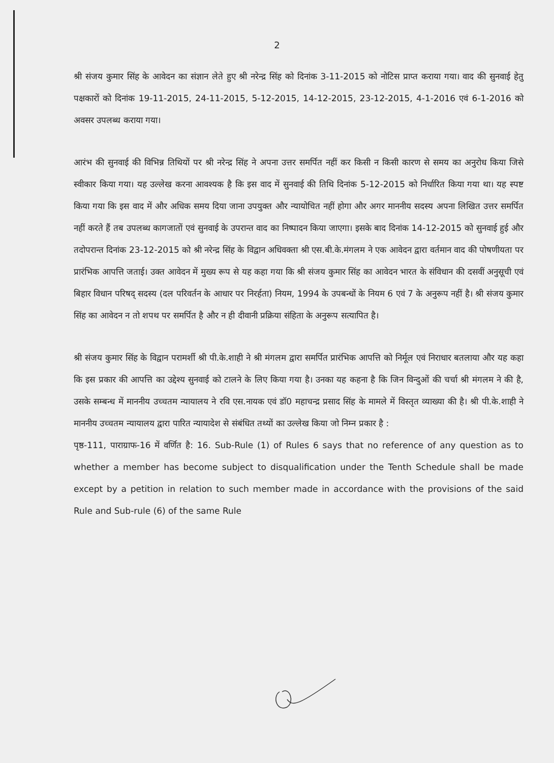2
श्री संजय कुमार सिंह के आवेदन का संज्ञान लेते हुए श्री नरेन्द्र सिंह को दिनांक 3-11-2015 को नोटिस प्राप्त कराया गया। वाद की सुनवाई हेतु पक्षकारों को दिनांक 19-11-2015, 24-11-2015, 5-12-2015, 14-12-2015, 23-12-2015, 4-1-2016 एवं 6-1-2016 को अवसर उपलब्ध कराया गया।
आरंभ की सुनवाई की विभिन्न तिथियों पर श्री नरेन्द्र सिंह ने अपना उत्तर समर्पित नहीं कर किसी न किसी कारण से समय का अनुरोध किया जिसे स्वीकार किया गया। यह उल्लेख करना आवश्यक है कि इस वाद में सुनवाई की तिथि दिनांक 5-12-2015 को निर्धारित किया गया था। यह स्पष्ट किया गया कि इस वाद में और अधिक समय दिया जाना उपयुक्त और न्यायोचित नहीं होगा और अगर माननीय सदस्य अपना लिखित उत्तर समर्पित नहीं करते हैं तब उपलब्ध कागजातों एवं सुनवाई के उपरान्त वाद का निष्पादन किया जाएगा। इसके बाद दिनांक 14-12-2015 को सुनवाई हुई और तदोपरान्त दिनांक 23-12-2015 को श्री नरेन्द्र सिंह के विद्वान अधिवक्ता श्री एस.बी.के.मंगलम ने एक आवेदन द्वारा वर्तमान वाद की पोषणीयता पर प्रारंभिक आपत्ति जताई। उक्त आवेदन में मुख्य रूप से यह कहा गया कि श्री संजय कुमार सिंह का आवेदन भारत के संविधान की दसवीं अनुसूची एवं बिहार विधान परिषद् सदस्य (दल परिवर्तन के आधार पर निरर्हता) नियम, 1994 के उपबन्धों के नियम 6 एवं 7 के अनुरूप नहीं है। श्री संजय कुमार सिंह का आवेदन न तो शपथ पर समर्पित है और न ही दीवानी प्रक्रिया संहिता के अनुरूप सत्यापित है।
श्री संजय कुमार सिंह के विद्वान परामर्शी श्री पी.के.शाही ने श्री मंगलम द्वारा समर्पित प्रारंभिक आपत्ति को निर्मूल एवं निराधार बतलाया और यह कहा कि इस प्रकार की आपत्ति का उद्देश्य सुनवाई को टालने के लिए किया गया है। उनका यह कहना है कि जिन विन्दुओं की चर्चा श्री मंगलम ने की है, उसके सम्बन्ध में माननीय उच्चतम न्यायालय ने रवि एस.नायक एवं डॉ0 महाचन्द्र प्रसाद सिंह के मामले में विस्तृत व्याख्या की है। श्री पी.के.शाही ने माननीय उच्चतम न्यायालय द्वारा पारित न्यायादेश से संबंधित तथ्यों का उल्लेख किया जो निम्न प्रकार है :
पृष्ठ-111, पाराग्राफ-16 में वर्णित है: 16. Sub-Rule (1) of Rules 6 says that no reference of any question as to whether a member has become subject to disqualification under the Tenth Schedule shall be made except by a petition in relation to such member made in accordance with the provisions of the said Rule and Sub-rule (6) of the same Rule